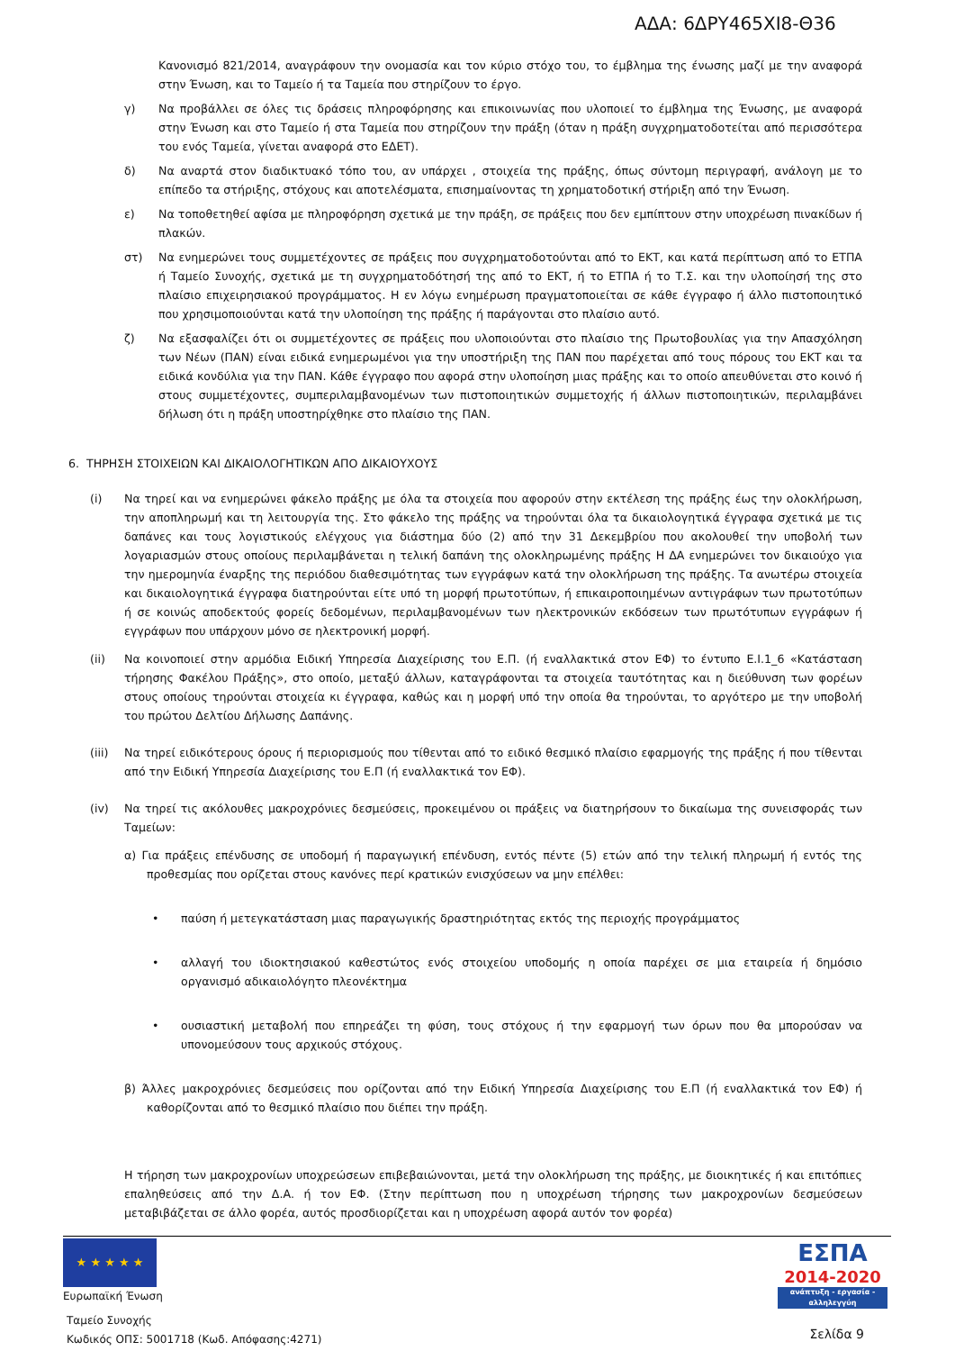ΑΔΑ: 6ΔΡΥ465ΧΙ8-Θ36
Κανονισμό 821/2014, αναγράφουν την ονομασία και τον κύριο στόχο του, το έμβλημα της ένωσης μαζί με την αναφορά στην Ένωση, και το Ταμείο ή τα Ταμεία που στηρίζουν το έργο.
γ) Να προβάλλει σε όλες τις δράσεις πληροφόρησης και επικοινωνίας που υλοποιεί το έμβλημα της Ένωσης, με αναφορά στην Ένωση και στο Ταμείο ή στα Ταμεία που στηρίζουν την πράξη (όταν η πράξη συγχρηματοδοτείται από περισσότερα του ενός Ταμεία, γίνεται αναφορά στο ΕΔΕΤ).
δ) Να αναρτά στον διαδικτυακό τόπο του, αν υπάρχει , στοιχεία της πράξης, όπως σύντομη περιγραφή, ανάλογη με το επίπεδο τα στήριξης, στόχους και αποτελέσματα, επισημαίνοντας τη χρηματοδοτική στήριξη από την Ένωση.
ε) Να τοποθετηθεί αφίσα με πληροφόρηση σχετικά με την πράξη, σε πράξεις που δεν εμπίπτουν στην υποχρέωση πινακίδων ή πλακών.
στ) Να ενημερώνει τους συμμετέχοντες σε πράξεις που συγχρηματοδοτούνται από το ΕΚΤ, και κατά περίπτωση από το ΕΤΠΑ ή Ταμείο Συνοχής, σχετικά με τη συγχρηματοδότησή της από το ΕΚΤ, ή το ΕΤΠΑ ή το Τ.Σ. και την υλοποίησή της στο πλαίσιο επιχειρησιακού προγράμματος. Η εν λόγω ενημέρωση πραγματοποιείται σε κάθε έγγραφο ή άλλο πιστοποιητικό που χρησιμοποιούνται κατά την υλοποίηση της πράξης ή παράγονται στο πλαίσιο αυτό.
ζ) Να εξασφαλίζει ότι οι συμμετέχοντες σε πράξεις που υλοποιούνται στο πλαίσιο της Πρωτοβουλίας για την Απασχόληση των Νέων (ΠΑΝ) είναι ειδικά ενημερωμένοι για την υποστήριξη της ΠΑΝ που παρέχεται από τους πόρους του ΕΚΤ και τα ειδικά κονδύλια για την ΠΑΝ. Κάθε έγγραφο που αφορά στην υλοποίηση μιας πράξης και το οποίο απευθύνεται στο κοινό ή στους συμμετέχοντες, συμπεριλαμβανομένων των πιστοποιητικών συμμετοχής ή άλλων πιστοποιητικών, περιλαμβάνει δήλωση ότι η πράξη υποστηρίχθηκε στο πλαίσιο της ΠΑΝ.
6. ΤΗΡΗΣΗ ΣΤΟΙΧΕΙΩΝ ΚΑΙ ΔΙΚΑΙΟΛΟΓΗΤΙΚΩΝ ΑΠΟ ΔΙΚΑΙΟΥΧΟΥΣ
(i) Να τηρεί και να ενημερώνει φάκελο πράξης με όλα τα στοιχεία που αφορούν στην εκτέλεση της πράξης έως την ολοκλήρωση, την αποπληρωμή και τη λειτουργία της. Στο φάκελο της πράξης να τηρούνται όλα τα δικαιολογητικά έγγραφα σχετικά με τις δαπάνες και τους λογιστικούς ελέγχους για διάστημα δύο (2) από την 31 Δεκεμβρίου που ακολουθεί την υποβολή των λογαριασμών στους οποίους περιλαμβάνεται η τελική δαπάνη της ολοκληρωμένης πράξης Η ΔΑ ενημερώνει τον δικαιούχο για την ημερομηνία έναρξης της περιόδου διαθεσιμότητας των εγγράφων κατά την ολοκλήρωση της πράξης. Τα ανωτέρω στοιχεία και δικαιολογητικά έγγραφα διατηρούνται είτε υπό τη μορφή πρωτοτύπων, ή επικαιροποιημένων αντιγράφων των πρωτοτύπων ή σε κοινώς αποδεκτούς φορείς δεδομένων, περιλαμβανομένων των ηλεκτρονικών εκδόσεων των πρωτότυπων εγγράφων ή εγγράφων που υπάρχουν μόνο σε ηλεκτρονική μορφή.
(ii) Να κοινοποιεί στην αρμόδια Ειδική Υπηρεσία Διαχείρισης του Ε.Π. (ή εναλλακτικά στον ΕΦ) το έντυπο Ε.Ι.1_6 «Κατάσταση τήρησης Φακέλου Πράξης», στο οποίο, μεταξύ άλλων, καταγράφονται τα στοιχεία ταυτότητας και η διεύθυνση των φορέων στους οποίους τηρούνται στοιχεία κι έγγραφα, καθώς και η μορφή υπό την οποία θα τηρούνται, το αργότερο με την υποβολή του πρώτου Δελτίου Δήλωσης Δαπάνης.
(iii) Να τηρεί ειδικότερους όρους ή περιορισμούς που τίθενται από το ειδικό θεσμικό πλαίσιο εφαρμογής της πράξης ή που τίθενται από την Ειδική Υπηρεσία Διαχείρισης του Ε.Π (ή εναλλακτικά τον ΕΦ).
(iv) Να τηρεί τις ακόλουθες μακροχρόνιες δεσμεύσεις, προκειμένου οι πράξεις να διατηρήσουν το δικαίωμα της συνεισφοράς των Ταμείων:
α) Για πράξεις επένδυσης σε υποδομή ή παραγωγική επένδυση, εντός πέντε (5) ετών από την τελική πληρωμή ή εντός της προθεσμίας που ορίζεται στους κανόνες περί κρατικών ενισχύσεων να μην επέλθει:
• παύση ή μετεγκατάσταση μιας παραγωγικής δραστηριότητας εκτός της περιοχής προγράμματος
• αλλαγή του ιδιοκτησιακού καθεστώτος ενός στοιχείου υποδομής η οποία παρέχει σε μια εταιρεία ή δημόσιο οργανισμό αδικαιολόγητο πλεονέκτημα
• ουσιαστική μεταβολή που επηρεάζει τη φύση, τους στόχους ή την εφαρμογή των όρων που θα μπορούσαν να υπονομεύσουν τους αρχικούς στόχους.
β) Άλλες μακροχρόνιες δεσμεύσεις που ορίζονται από την Ειδική Υπηρεσία Διαχείρισης του Ε.Π (ή εναλλακτικά τον ΕΦ) ή καθορίζονται από το θεσμικό πλαίσιο που διέπει την πράξη.
Η τήρηση των μακροχρονίων υποχρεώσεων επιβεβαιώνονται, μετά την ολοκλήρωση της πράξης, με διοικητικές ή και επιτόπιες επαληθεύσεις από την Δ.Α. ή τον ΕΦ. (Στην περίπτωση που η υποχρέωση τήρησης των μακροχρονίων δεσμεύσεων μεταβιβάζεται σε άλλο φορέα, αυτός προσδιορίζεται και η υποχρέωση αφορά αυτόν τον φορέα)
★ ★ ★ ★ ★
Ευρωπαϊκή Ένωση
Ταμείο Συνοχής
Κωδικός ΟΠΣ: 5001718 (Κωδ. Απόφασης:4271)
ΕΣΠΑ
2014-2020
ανάπτυξη - εργασία - αλληλεγγύη
Σελίδα 9